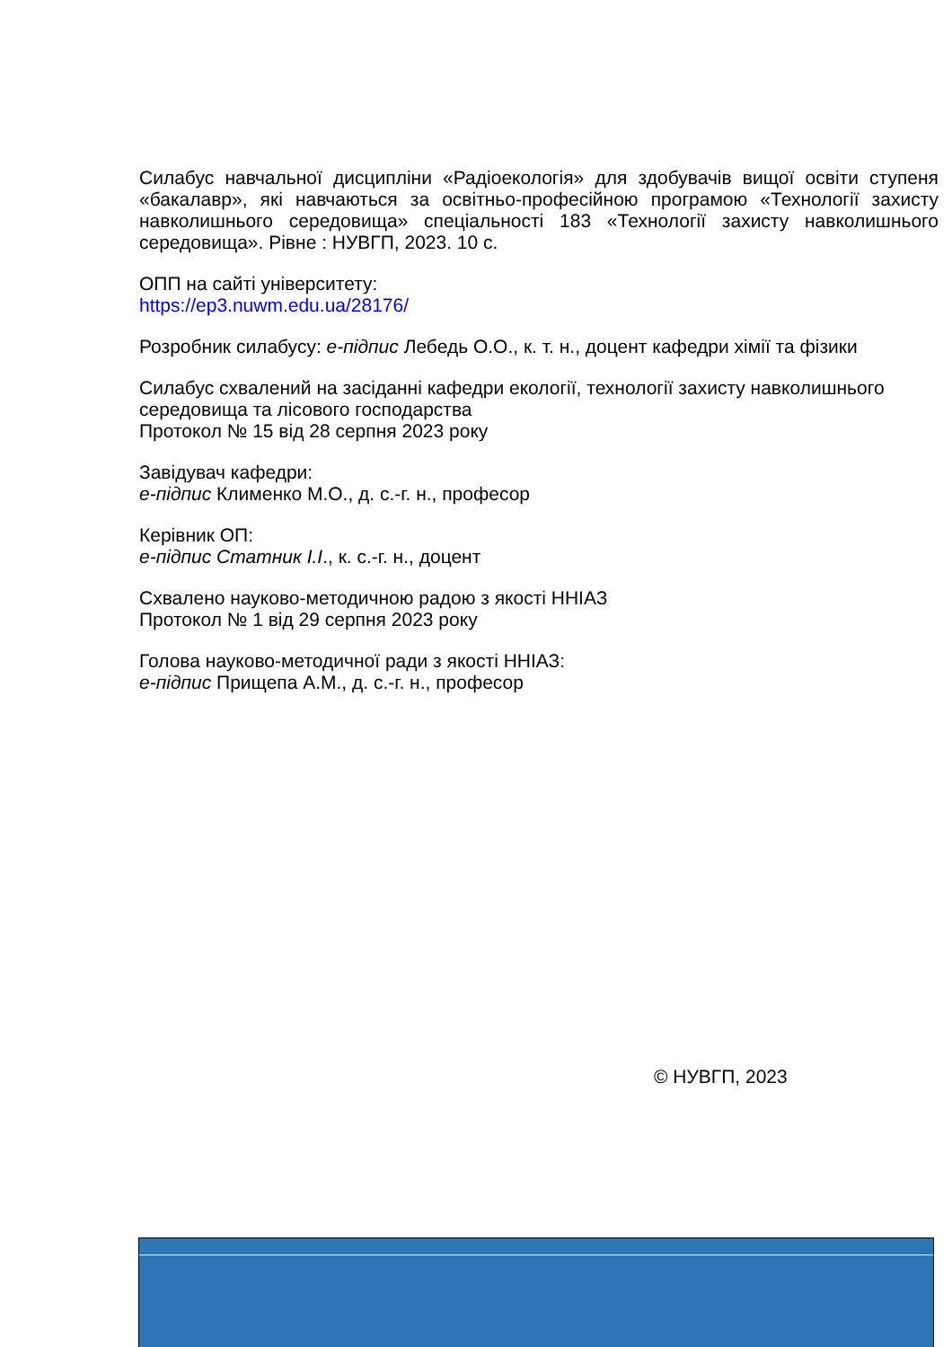Силабус навчальної дисципліни «Радіоекологія» для здобувачів вищої освіти ступеня «бакалавр», які навчаються за освітньо-професійною програмою «Технології захисту навколишнього середовища» спеціальності 183 «Технології захисту навколишнього середовища». Рівне : НУВГП, 2023. 10 с.
ОПП на сайті університету:
https://ep3.nuwm.edu.ua/28176/
Розробник силабусу: е-підпис Лебедь О.О., к. т. н., доцент кафедри хімії та фізики
Силабус схвалений на засіданні кафедри екології, технології захисту навколишнього середовища та лісового господарства
Протокол № 15 від 28 серпня 2023 року
Завідувач кафедри:
е-підпис Клименко М.О., д. с.-г. н., професор
Керівник ОП:
е-підпис Статник І.І., к. с.-г. н., доцент
Схвалено науково-методичною радою з якості ННІАЗ
Протокол № 1 від 29 серпня 2023 року
Голова науково-методичної ради з якості ННІАЗ:
е-підпис Прищепа А.М., д. с.-г. н., професор
© НУВГП, 2023